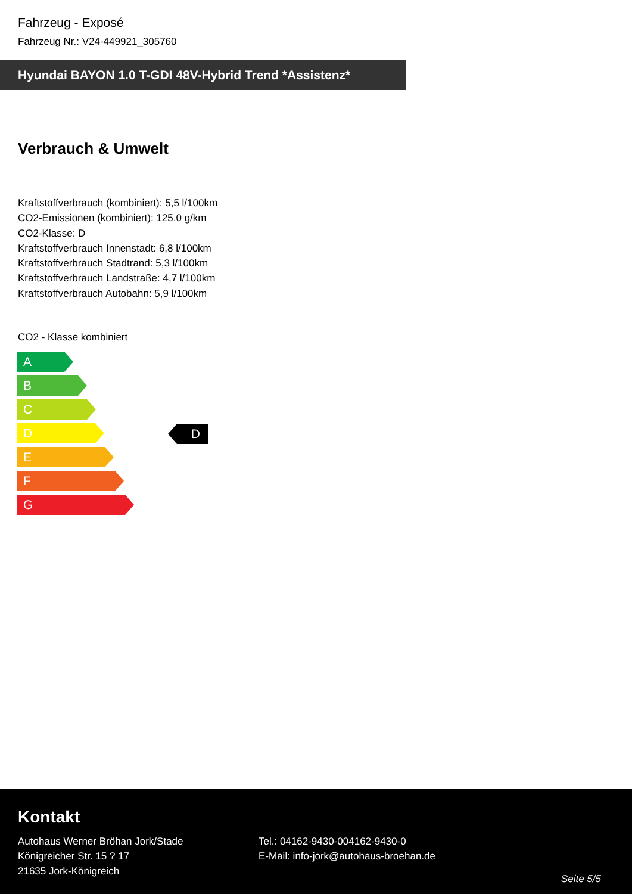Fahrzeug - Exposé
Fahrzeug Nr.: V24-449921_305760
Hyundai BAYON 1.0 T-GDI 48V-Hybrid Trend *Assistenz*
Verbrauch & Umwelt
Kraftstoffverbrauch (kombiniert): 5,5 l/100km
CO2-Emissionen (kombiniert): 125.0 g/km
CO2-Klasse: D
Kraftstoffverbrauch Innenstadt: 6,8 l/100km
Kraftstoffverbrauch Stadtrand: 5,3 l/100km
Kraftstoffverbrauch Landstraße: 4,7 l/100km
Kraftstoffverbrauch Autobahn: 5,9 l/100km
CO2 - Klasse kombiniert
A
B
C
D
E
F
G
D
Kontakt
Autohaus Werner Bröhan Jork/Stade
Königreicher Str. 15 ? 17
21635 Jork-Königreich
Tel.: 04162-9430-004162-9430-0
E-Mail: info-jork@autohaus-broehan.de
Seite 5/5